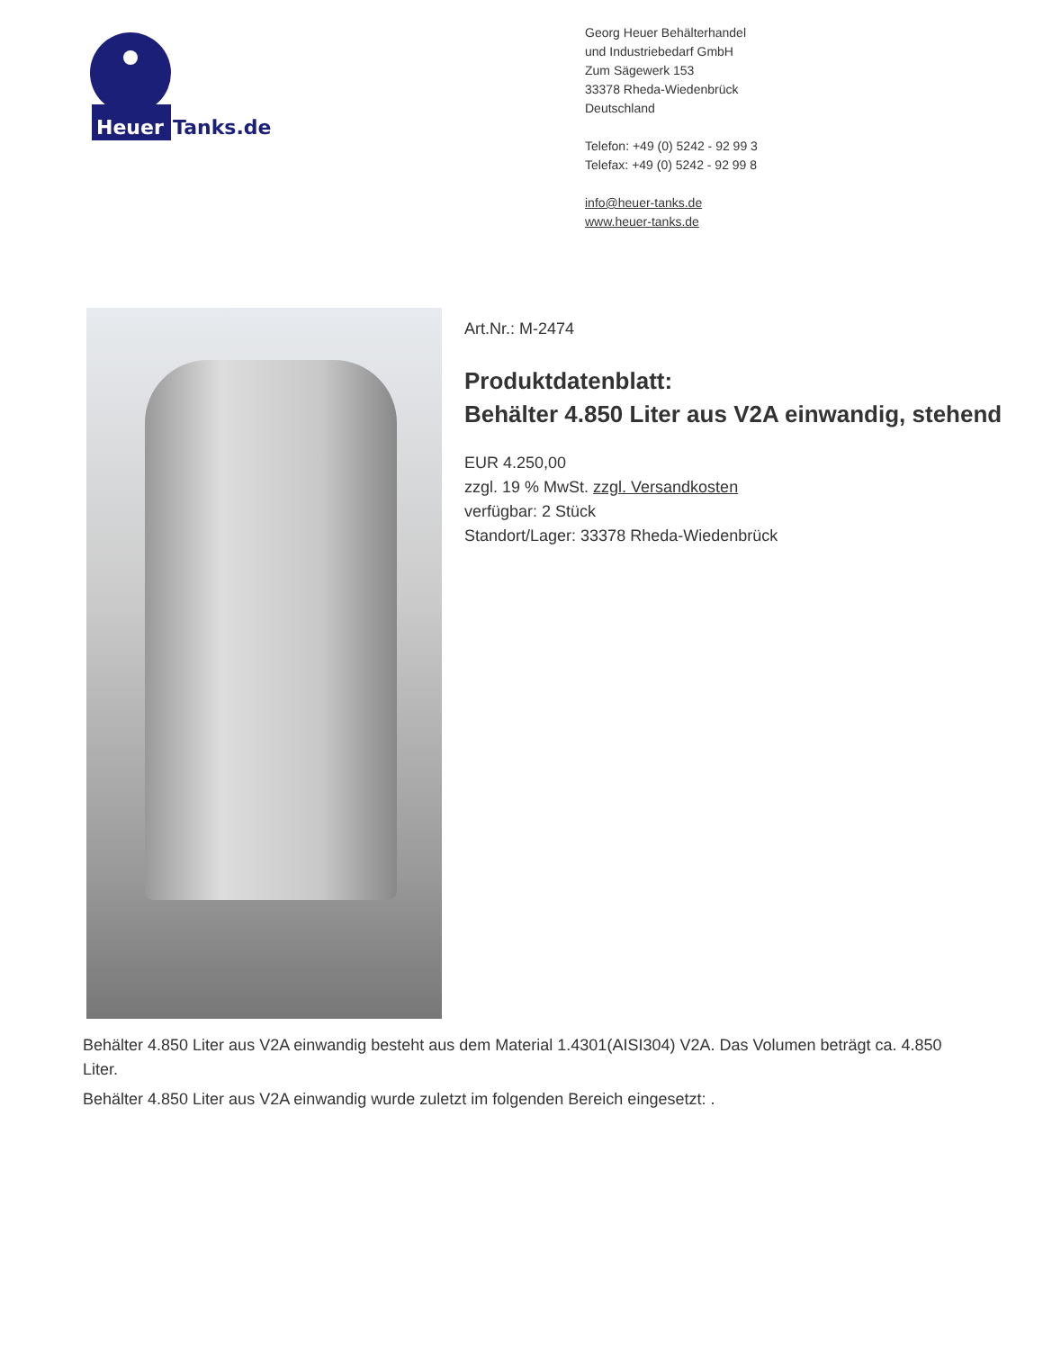Heuer
Tanks.de
Georg Heuer Behälterhandel
und Industriebedarf GmbH
Zum Sägewerk 153
33378 Rheda-Wiedenbrück
Deutschland
Telefon: +49 (0) 5242 - 92 99 3
Telefax: +49 (0) 5242 - 92 99 8
info@heuer-tanks.de
www.heuer-tanks.de
Art.Nr.: M-2474
Produktdatenblatt:
Behälter 4.850 Liter aus V2A einwandig, stehend
EUR 4.250,00
zzgl. 19 % MwSt. zzgl. Versandkosten
verfügbar: 2 Stück
Standort/Lager: 33378 Rheda-Wiedenbrück
Behälter 4.850 Liter aus V2A einwandig besteht aus dem Material 1.4301(AISI304) V2A. Das Volumen beträgt ca. 4.850 Liter.
Behälter 4.850 Liter aus V2A einwandig wurde zuletzt im folgenden Bereich eingesetzt: .